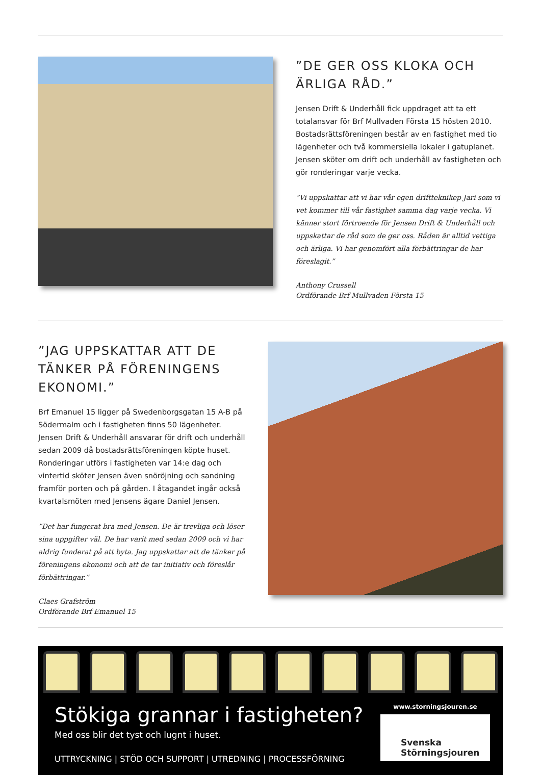”DE GER OSS KLOKA OCH ÄRLIGA RÅD.”
Jensen Drift & Underhåll fick uppdraget att ta ett totalansvar för Brf Mullvaden Första 15 hösten 2010. Bostadsrättsföreningen består av en fastighet med tio lägenheter och två kommersiella lokaler i gatuplanet. Jensen sköter om drift och underhåll av fastigheten och gör ronderingar varje vecka.
”Vi uppskattar att vi har vår egen driftteknikер Jari som vi vet kommer till vår fastighet samma dag varje vecka. Vi känner stort förtroende för Jensen Drift & Underhåll och uppskattar de råd som de ger oss. Råden är alltid vettiga och ärliga. Vi har genomfört alla förbättringar de har föreslagit.”
Anthony Crussell
Ordförande Brf Mullvaden Första 15
”JAG UPPSKATTAR ATT DE TÄNKER PÅ FÖRENINGENS EKONOMI.”
Brf Emanuel 15 ligger på Swedenborgsgatan 15 A-B på Södermalm och i fastigheten finns 50 lägenheter. Jensen Drift & Underhåll ansvarar för drift och underhåll sedan 2009 då bostadsrättsföreningen köpte huset. Ronderingar utförs i fastigheten var 14:e dag och vintertid sköter Jensen även snöröjning och sandning framför porten och på gården. I åtagandet ingår också kvartalsmöten med Jensens ägare Daniel Jensen.
”Det har fungerat bra med Jensen. De är trevliga och löser sina uppgifter väl. De har varit med sedan 2009 och vi har aldrig funderat på att byta. Jag uppskattar att de tänker på föreningens ekonomi och att de tar initiativ och föreslår förbättringar.”
Claes Grafström
Ordförande Brf Emanuel 15
Stökiga grannar i fastigheten?
Med oss blir det tyst och lugnt i huset.
UTTRYCKNING | STÖD OCH SUPPORT | UTREDNING | PROCESSFÖRNING
www.storningsjouren.se
Svenska
Störningsjouren